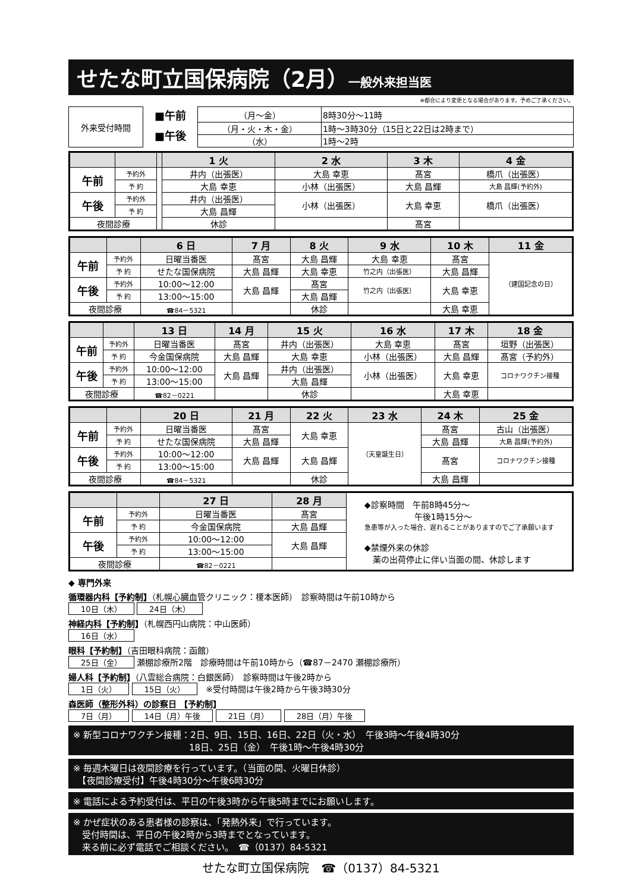せたな町立国保病院（2月）一般外来担当医
※都合により変更となる場合があります。予めご了承ください。
| 外来受付時間 | ■午前 | （月～金） | 8時30分～11時 |
| | ■午後 | （月・火・木・金） | 1時～3時30分（15日と22日は2時まで） |
| | | （水） | 1時～2時 |
| | | | 1 火 | 2 水 | 3 木 | 4 金 |
| --- | --- | --- | --- | --- | --- | --- |
| 午前 | 予約外 | | 井内（出張医） | 大島 幸恵 | 髙宮 | 橋爪（出張医） |
| | 予 約 | | 大島 幸恵 | 小林（出張医） | 大島 昌輝 | 大島 昌輝(予約外) |
| 午後 | 予約外 | | 井内（出張医） | 小林（出張医） | 大島 幸恵 | 橋爪（出張医） |
| | 予 約 | | 大島 昌輝 | | | |
| 夜間診療 | | | 休診 | | 髙宮 | |
| | | 6 日 | 7 月 | 8 火 | 9 水 | 10 木 | 11 金 |
| --- | --- | --- | --- | --- | --- | --- | --- |
| 午前 | 予約外 | 日曜当番医 | 髙宮 | 大島 昌輝 | 大島 幸恵 | 髙宮 | （建国記念の日） |
| | 予 約 | せたな国保病院 | 大島 昌輝 | 大島 幸恵 | 竹之内（出張医） | 大島 昌輝 | |
| 午後 | 予約外 | 10:00～12:00 | 大島 昌輝 | 髙宮 | 竹之内（出張医） | 大島 幸恵 | |
| | 予 約 | 13:00～15:00 | | 大島 昌輝 | | | |
| 夜間診療 | | ☎84－5321 | | 休診 | | 大島 幸恵 | |
| | | 13 日 | 14 月 | 15 火 | 16 水 | 17 木 | 18 金 |
| --- | --- | --- | --- | --- | --- | --- | --- |
| 午前 | 予約外 | 日曜当番医 | 髙宮 | 井内（出張医） | 大島 幸恵 | 髙宮 | 垣野（出張医） |
| | 予 約 | 今金国保病院 | 大島 昌輝 | 大島 幸恵 | 小林（出張医） | 大島 昌輝 | 髙宮（予約外） |
| 午後 | 予約外 | 10:00～12:00 | 大島 昌輝 | 井内（出張医） | 小林（出張医） | 大島 幸恵 | コロナワクチン接種 |
| | 予 約 | 13:00～15:00 | | 大島 昌輝 | | | |
| 夜間診療 | | ☎82－0221 | | 休診 | | 大島 幸恵 | |
| | | 20 日 | 21 月 | 22 火 | 23 水 | 24 木 | 25 金 |
| --- | --- | --- | --- | --- | --- | --- | --- |
| 午前 | 予約外 | 日曜当番医 | 髙宮 | 大島 幸恵 | （天皇誕生日） | 髙宮 | 古山（出張医） |
| | 予 約 | せたな国保病院 | 大島 昌輝 | | | 大島 昌輝 | 大島 昌輝(予約外) |
| 午後 | 予約外 | 10:00～12:00 | 大島 昌輝 | 大島 昌輝 | | 髙宮 | コロナワクチン接種 |
| | 予 約 | 13:00～15:00 | | | | | |
| 夜間診療 | | ☎84－5321 | | 休診 | | 大島 昌輝 | |
| | | 27 日 | 28 月 | ◆診察時間 午前8時45分～ 午後1時15分～ 急患等が入った場合、遅れることがありますのでご了承願います ◆禁煙外来の休診 薬の出荷停止に伴い当面の間、休診します |
| 午前 | 予約外 | 日曜当番医 | 髙宮 | |
| | 予 約 | 今金国保病院 | 大島 昌輝 | |
| 午後 | 予約外 | 10:00～12:00 | 大島 昌輝 | |
| | 予 約 | 13:00～15:00 | | |
| 夜間診療 | | ☎82－0221 | | |
◆ 専門外来
循環器内科【予約制】（札幌心臓血管クリニック：榎本医師）　診察時間は午前10時から
10日（木） 24日（木）
神経内科【予約制】（札幌西円山病院：中山医師）
16日（水）
眼科【予約制】（吉田眼科病院：函館）
25日（金） 瀬棚診療所2階　診療時間は午前10時から（☎87－2470 瀬棚診療所）
婦人科【予約制】（八雲総合病院：白銀医師）　診察時間は午後2時から
1日（火） 15日（火）　※受付時間は午後2時から午後3時30分
森医師（整形外科）の診察日 【予約制】
7日（月） 14日（月）午後 21日（月） 28日（月）午後
※ 新型コロナワクチン接種：2日、9日、15日、16日、22日（火・水）　午後3時～午後4時30分
　　　　　　　　　　　　　18日、25日（金）　午後1時～午後4時30分
※ 毎週木曜日は夜間診療を行っています。（当面の間、火曜日休診）
　【夜間診療受付】午後4時30分～午後6時30分
※ 電話による予約受付は、平日の午後3時から午後5時までにお願いします。
※ かぜ症状のある患者様の診察は、「発熱外来」で行っています。
　受付時間は、平日の午後2時から3時までとなっています。
　来る前に必ず電話でご相談ください。　☎（0137）84-5321
せたな町立国保病院　☎（0137）84-5321